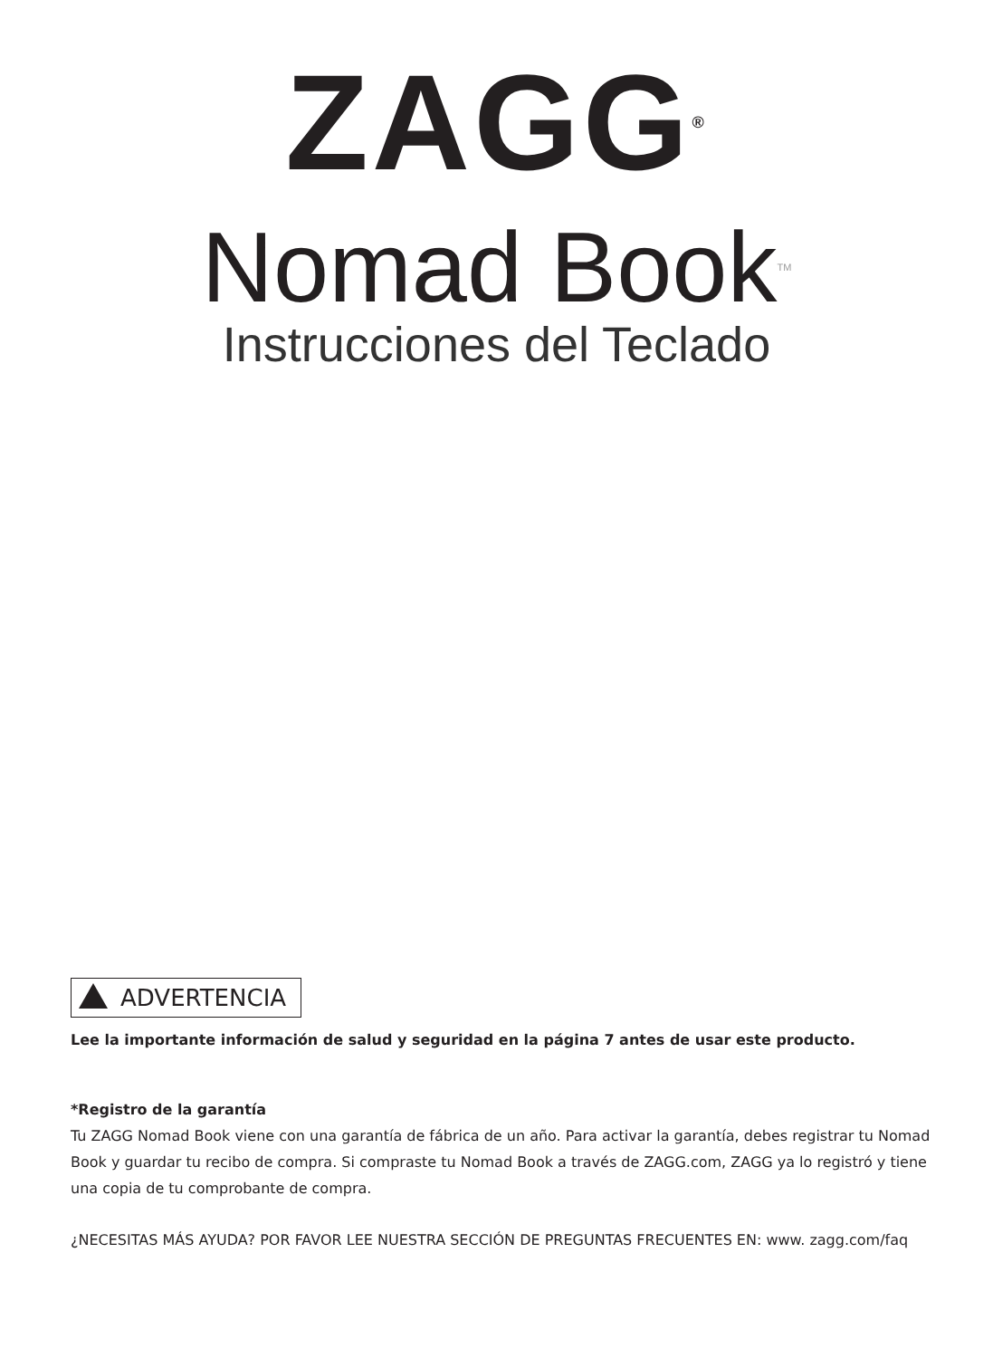ZAGG<sup>®</sup>
Nomad Book<sup>TM</sup>
Instrucciones del Teclado
ADVERTENCIA
Lee la importante información de salud y seguridad en la página 7 antes de usar este producto.
*Registro de la garantía
Tu ZAGG Nomad Book viene con una garantía de fábrica de un año. Para activar la garantía, debes registrar tu Nomad Book y guardar tu recibo de compra. Si compraste tu Nomad Book a través de ZAGG.com, ZAGG ya lo registró y tiene una copia de tu comprobante de compra.
¿NECESITAS MÁS AYUDA? POR FAVOR LEE NUESTRA SECCIÓN DE PREGUNTAS FRECUENTES EN: www. zagg.com/faq